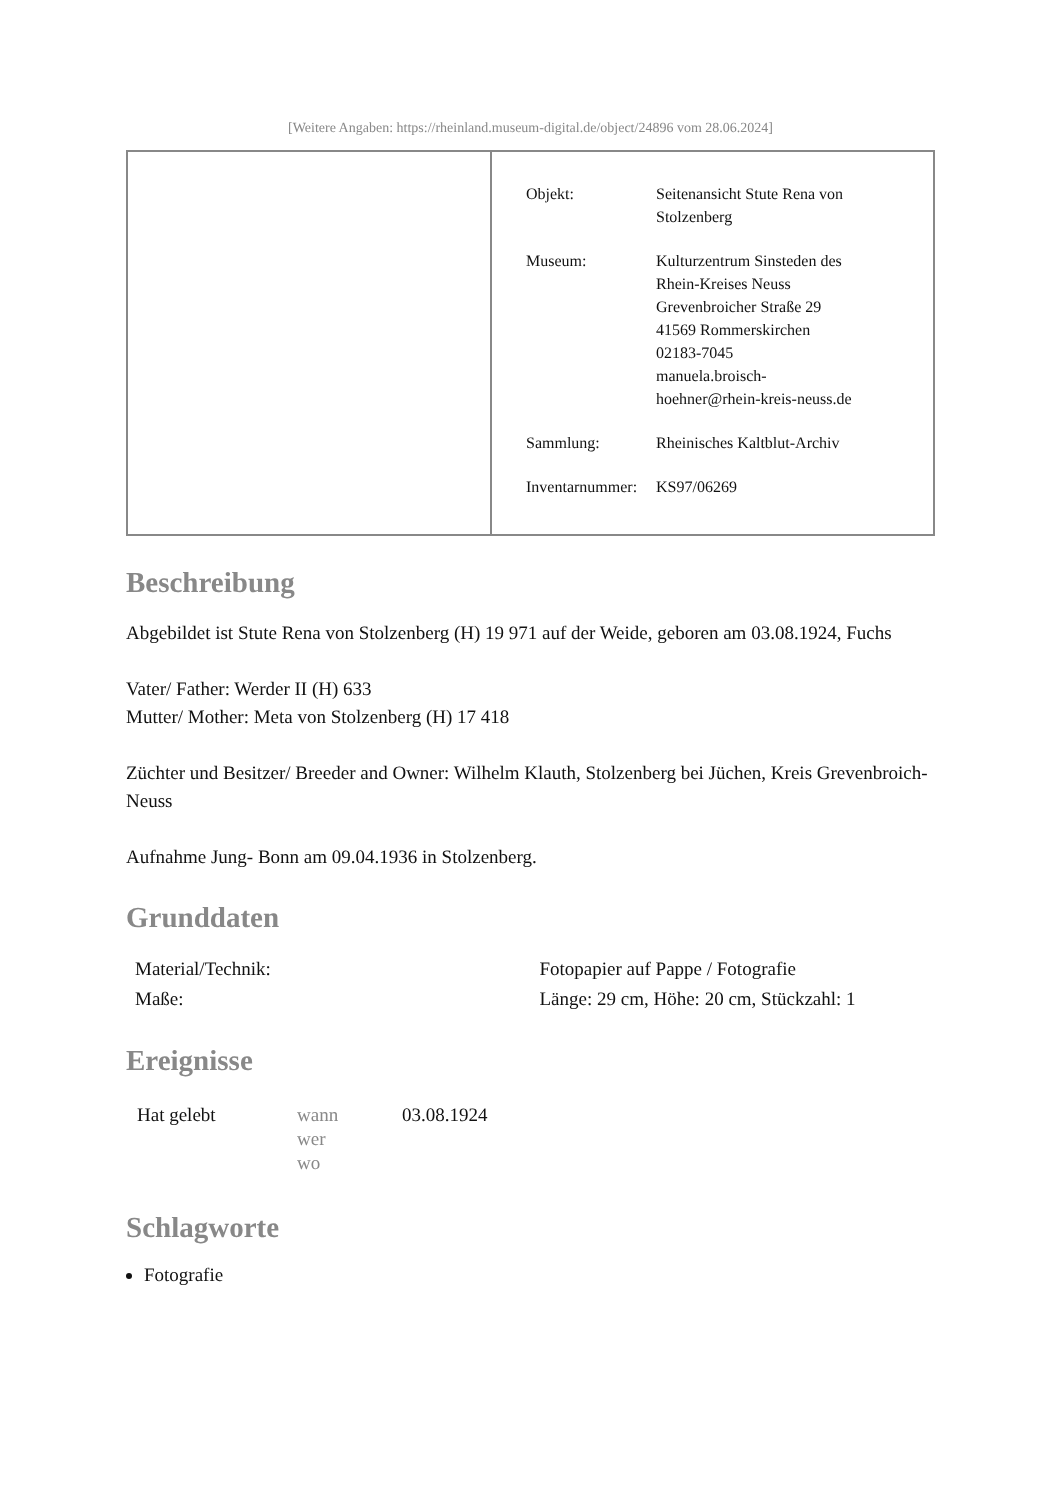[Weitere Angaben: https://rheinland.museum-digital.de/object/24896 vom 28.06.2024]
| Objekt: | Seitenansicht Stute Rena von Stolzenberg |
| Museum: | Kulturzentrum Sinsteden des Rhein-Kreises Neuss Grevenbroicher Straße 29 41569 Rommerskirchen 02183-7045 manuela.broisch- hoehner@rhein-kreis-neuss.de |
| Sammlung: | Rheinisches Kaltblut-Archiv |
| Inventarnummer: | KS97/06269 |
Beschreibung
Abgebildet ist Stute Rena von Stolzenberg (H) 19 971 auf der Weide, geboren am 03.08.1924, Fuchs
Vater/ Father: Werder II (H) 633
Mutter/ Mother: Meta von Stolzenberg (H) 17 418
Züchter und Besitzer/ Breeder and Owner: Wilhelm Klauth, Stolzenberg bei Jüchen, Kreis Grevenbroich- Neuss
Aufnahme Jung- Bonn am 09.04.1936 in Stolzenberg.
Grunddaten
| Material/Technik: | Fotopapier auf Pappe / Fotografie |
| Maße: | Länge: 29 cm, Höhe: 20 cm, Stückzahl: 1 |
Ereignisse
| Hat gelebt | wann wer wo | 03.08.1924 |
Schlagworte
Fotografie